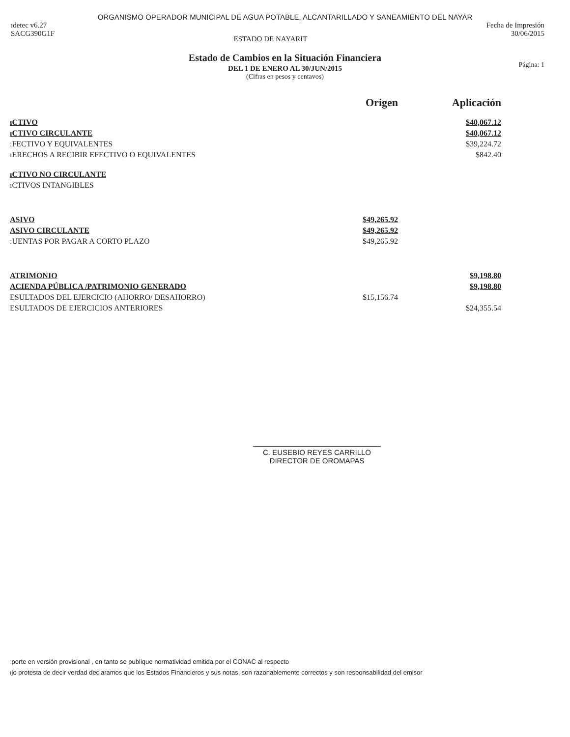ORGANISMO OPERADOR MUNICIPAL DE AGUA POTABLE, ALCANTARILLADO Y SANEAMIENTO DEL NAYAR
ıdetec v6.27
SACG390G1F
ESTADO DE NAYARIT
Fecha de Impresión
30/06/2015
Estado de Cambios en la Situación Financiera
DEL 1 DE ENERO AL 30/JUN/2015
(Cifras en pesos y centavos)
Página: 1
| | Origen | Aplicación |
| --- | --- | --- |
| ıCTIVO | | $40,067.12 |
| ıCTIVO CIRCULANTE | | $40,067.12 |
| ːFECTIVO Y EQUIVALENTES | | $39,224.72 |
| ıERECHOS A RECIBIR EFECTIVO O EQUIVALENTES | | $842.40 |
| ıCTIVO NO CIRCULANTE | | |
| ıCTIVOS INTANGIBLES | | |
| ASIVO | $49,265.92 | |
| ASIVO CIRCULANTE | $49,265.92 | |
| ːUENTAS POR PAGAR A CORTO PLAZO | $49,265.92 | |
| ATRIMONIO | | $9,198.80 |
| ACIENDA PÚBLICA /PATRIMONIO GENERADO | | $9,198.80 |
| ESULTADOS DEL EJERCICIO (AHORRO/ DESAHORRO) | $15,156.74 | |
| ESULTADOS DE EJERCICIOS ANTERIORES | | $24,355.54 |
C. EUSEBIO REYES CARRILLO
DIRECTOR DE OROMAPAS
ːporte en versión provisional , en tanto se publique normatividad emitida por el CONAC al respecto
ıjo protesta de decir verdad declaramos que los Estados Financieros y sus notas, son razonablemente correctos y son responsabilidad del emisor